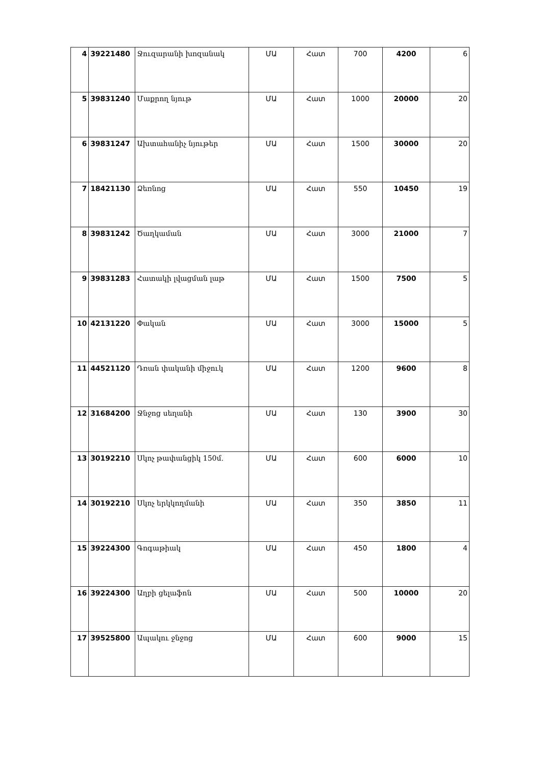| 4 | 39221480 | Ջուզարանի խոզանակ | ՄԱ | Հատ | 700 | 4200 | 6 |
| 5 | 39831240 | Մաքրող նյութ | ՄԱ | Հատ | 1000 | 20000 | 20 |
| 6 | 39831247 | Ախտահանիչ նյութեր | ՄԱ | Հատ | 1500 | 30000 | 20 |
| 7 | 18421130 | Ձեռնոց | ՄԱ | Հատ | 550 | 10450 | 19 |
| 8 | 39831242 | Ծաղկաման | ՄԱ | Հատ | 3000 | 21000 | 7 |
| 9 | 39831283 | Հատակի լվացման լաթ | ՄԱ | Հատ | 1500 | 7500 | 5 |
| 10 | 42131220 | Փական | ՄԱ | Հատ | 3000 | 15000 | 5 |
| 11 | 44521120 | Դռան փականի միջուկ | ՄԱ | Հատ | 1200 | 9600 | 8 |
| 12 | 31684200 | Ջնջոց սեղանի | ՄԱ | Հատ | 130 | 3900 | 30 |
| 13 | 30192210 | Սկոչ թափանցիկ 150մ. | ՄԱ | Հատ | 600 | 6000 | 10 |
| 14 | 30192210 | Սկոչ երկկողմանի | ՄԱ | Հատ | 350 | 3850 | 11 |
| 15 | 39224300 | Գոգաթիակ | ՄԱ | Հատ | 450 | 1800 | 4 |
| 16 | 39224300 | Աղբի ցելաֆոն | ՄԱ | Հատ | 500 | 10000 | 20 |
| 17 | 39525800 | Ապակու ջնջոց | ՄԱ | Հատ | 600 | 9000 | 15 |